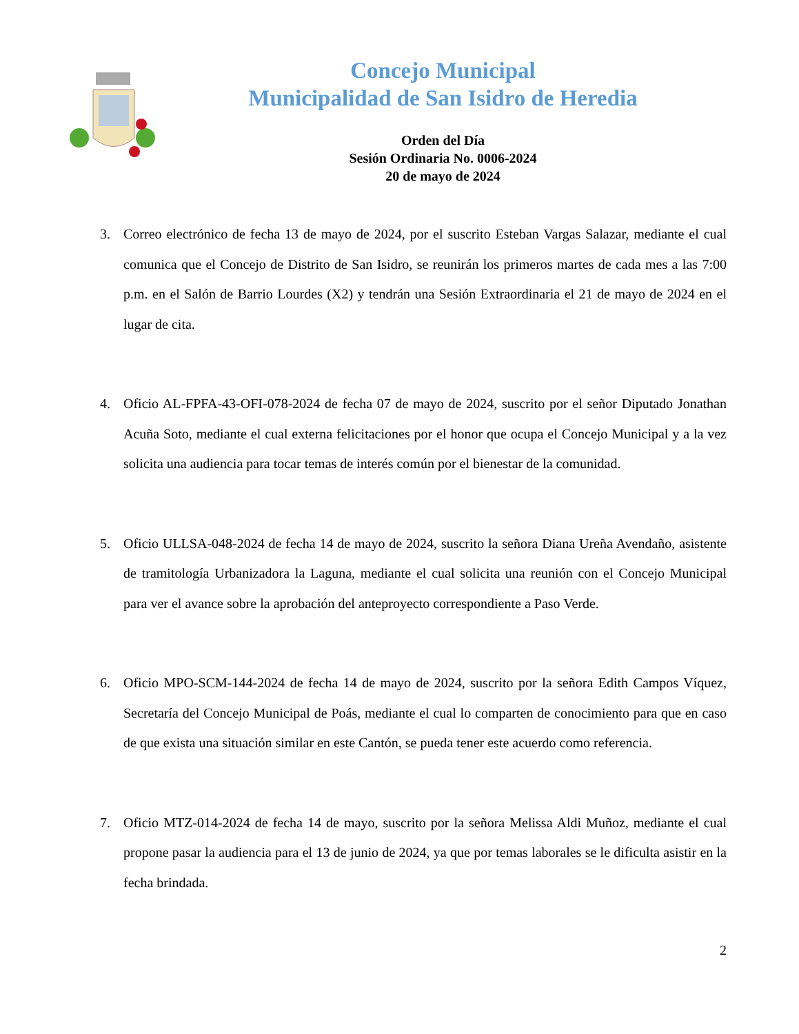Concejo Municipal
Municipalidad de San Isidro de Heredia
Orden del Día
Sesión Ordinaria No. 0006-2024
20 de mayo de 2024
3. Correo electrónico de fecha 13 de mayo de 2024, por el suscrito Esteban Vargas Salazar, mediante el cual comunica que el Concejo de Distrito de San Isidro, se reunirán los primeros martes de cada mes a las 7:00 p.m. en el Salón de Barrio Lourdes (X2) y tendrán una Sesión Extraordinaria el 21 de mayo de 2024 en el lugar de cita.
4. Oficio AL-FPFA-43-OFI-078-2024 de fecha 07 de mayo de 2024, suscrito por el señor Diputado Jonathan Acuña Soto, mediante el cual externa felicitaciones por el honor que ocupa el Concejo Municipal y a la vez solicita una audiencia para tocar temas de interés común por el bienestar de la comunidad.
5. Oficio ULLSA-048-2024 de fecha 14 de mayo de 2024, suscrito la señora Diana Ureña Avendaño, asistente de tramitología Urbanizadora la Laguna, mediante el cual solicita una reunión con el Concejo Municipal para ver el avance sobre la aprobación del anteproyecto correspondiente a Paso Verde.
6. Oficio MPO-SCM-144-2024 de fecha 14 de mayo de 2024, suscrito por la señora Edith Campos Víquez, Secretaría del Concejo Municipal de Poás, mediante el cual lo comparten de conocimiento para que en caso de que exista una situación similar en este Cantón, se pueda tener este acuerdo como referencia.
7. Oficio MTZ-014-2024 de fecha 14 de mayo, suscrito por la señora Melissa Aldi Muñoz, mediante el cual propone pasar la audiencia para el 13 de junio de 2024, ya que por temas laborales se le dificulta asistir en la fecha brindada.
2